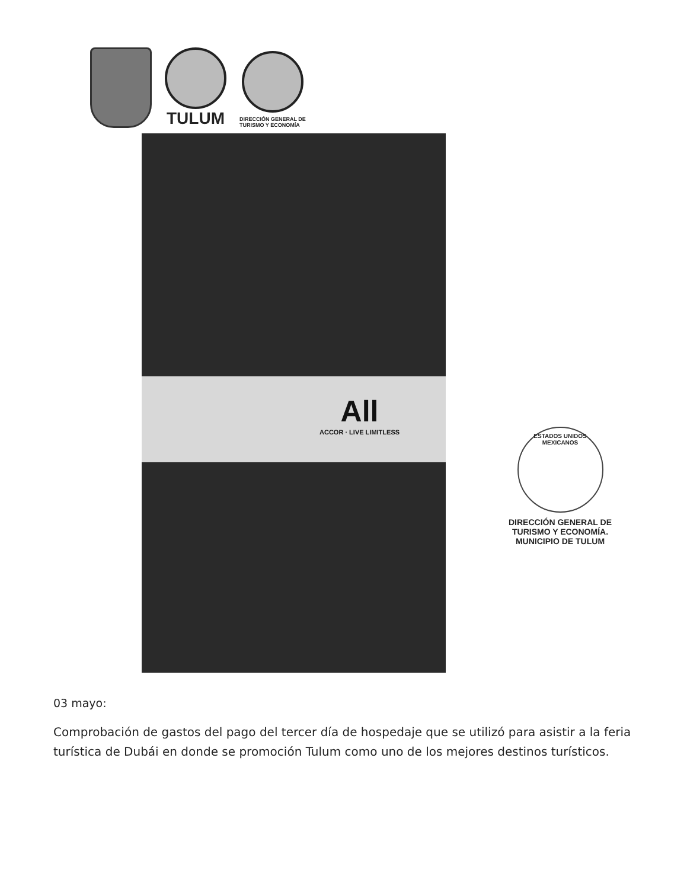TULUM
DIRECCIÓN GENERAL DE
TURISMO Y ECONOMÍA
All
ACCOR · LIVE LIMITLESS
ESTADOS UNIDOS MEXICANOS
DIRECCIÓN GENERAL DE TURISMO Y ECONOMÍA. MUNICIPIO DE TULUM
03 mayo:
Comprobación de gastos del pago del tercer día de hospedaje que se utilizó para asistir a la feria turística de Dubái en donde se promoción Tulum como uno de los mejores destinos turísticos.